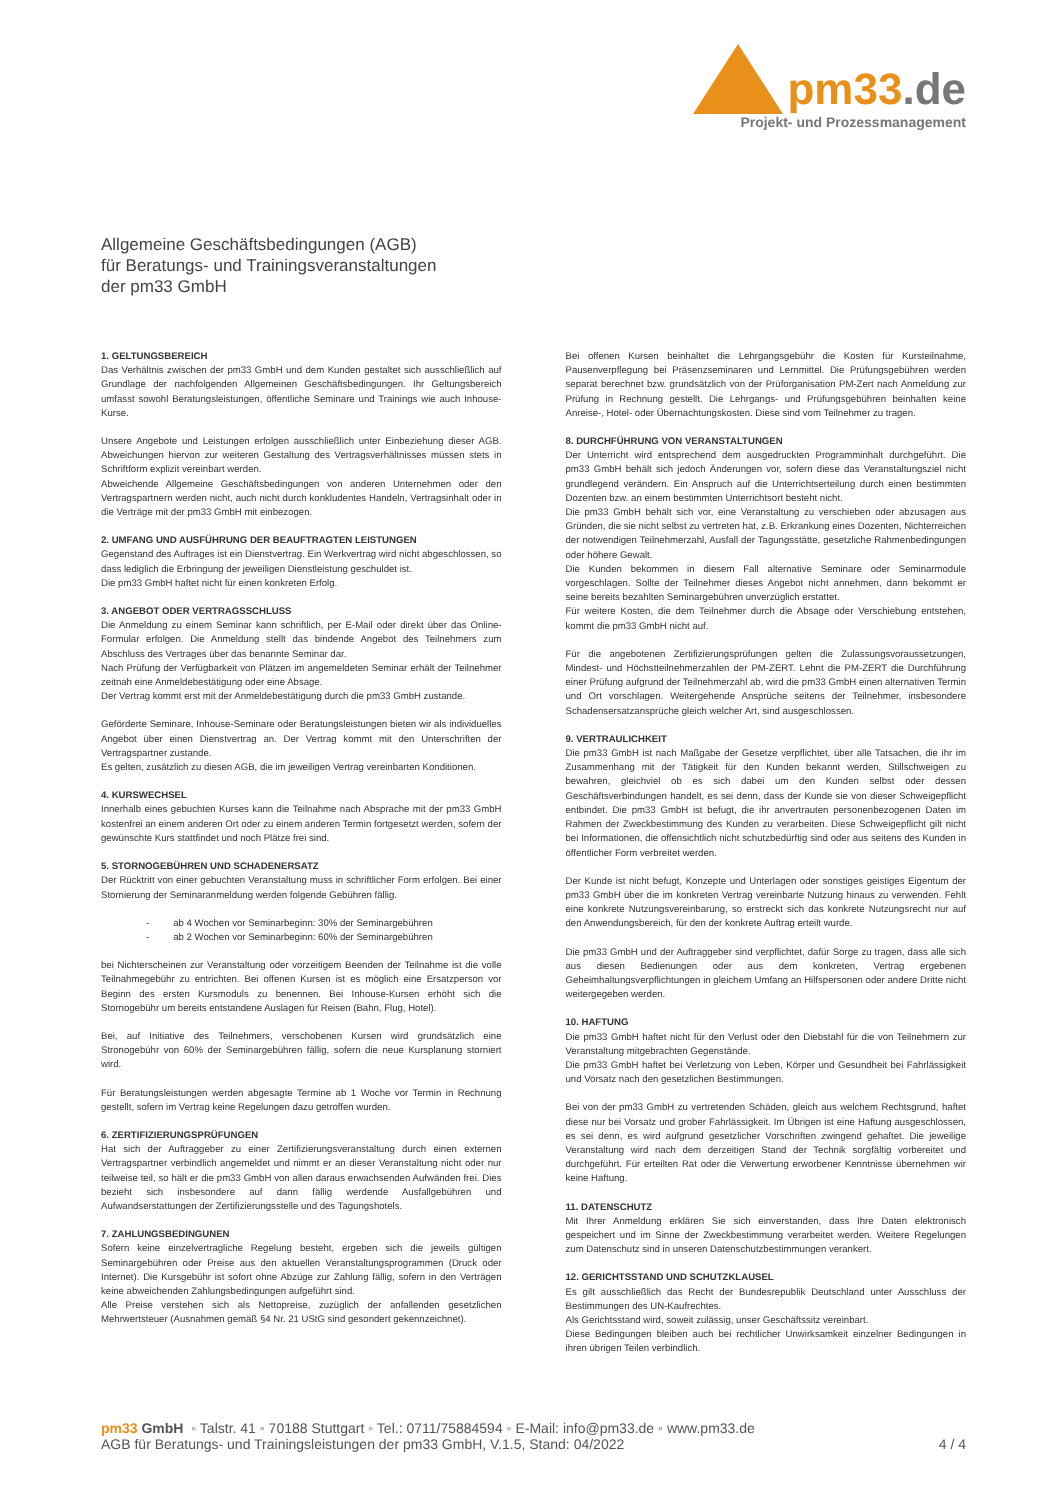pm33.de
Projekt- und Prozessmanagement
Allgemeine Geschäftsbedingungen (AGB)
für Beratungs- und Trainingsveranstaltungen
der pm33 GmbH
1. GELTUNGSBEREICH
Das Verhältnis zwischen der pm33 GmbH und dem Kunden gestaltet sich ausschließlich auf Grundlage der nachfolgenden Allgemeinen Geschäftsbedingungen. Ihr Geltungsbereich umfasst sowohl Beratungsleistungen, öffentliche Seminare und Trainings wie auch Inhouse-Kurse.
Unsere Angebote und Leistungen erfolgen ausschließlich unter Einbeziehung dieser AGB. Abweichungen hiervon zur weiteren Gestaltung des Vertragsverhältnisses müssen stets in Schriftform explizit vereinbart werden.
Abweichende Allgemeine Geschäftsbedingungen von anderen Unternehmen oder den Vertragspartnern werden nicht, auch nicht durch konkludentes Handeln, Vertragsinhalt oder in die Verträge mit der pm33 GmbH mit einbezogen.
2. UMFANG UND AUSFÜHRUNG DER BEAUFTRAGTEN LEISTUNGEN
Gegenstand des Auftrages ist ein Dienstvertrag. Ein Werkvertrag wird nicht abgeschlossen, so dass lediglich die Erbringung der jeweiligen Dienstleistung geschuldet ist.
Die pm33 GmbH haftet nicht für einen konkreten Erfolg.
3. ANGEBOT ODER VERTRAGSSCHLUSS
Die Anmeldung zu einem Seminar kann schriftlich, per E-Mail oder direkt über das Online-Formular erfolgen. Die Anmeldung stellt das bindende Angebot des Teilnehmers zum Abschluss des Vertrages über das benannte Seminar dar.
Nach Prüfung der Verfügbarkeit von Plätzen im angemeldeten Seminar erhält der Teilnehmer zeitnah eine Anmeldebestätigung oder eine Absage.
Der Vertrag kommt erst mit der Anmeldebestätigung durch die pm33 GmbH zustande.
Geförderte Seminare, Inhouse-Seminare oder Beratungsleistungen bieten wir als individuelles Angebot über einen Dienstvertrag an. Der Vertrag kommt mit den Unterschriften der Vertragspartner zustande.
Es gelten, zusätzlich zu diesen AGB, die im jeweiligen Vertrag vereinbarten Konditionen.
4. KURSWECHSEL
Innerhalb eines gebuchten Kurses kann die Teilnahme nach Absprache mit der pm33 GmbH kostenfrei an einem anderen Ort oder zu einem anderen Termin fortgesetzt werden, sofern der gewünschte Kurs stattfindet und noch Plätze frei sind.
5. STORNOGEBÜHREN UND SCHADENERSATZ
Der Rücktritt von einer gebuchten Veranstaltung muss in schriftlicher Form erfolgen. Bei einer Stornierung der Seminaranmeldung werden folgende Gebühren fällig.
- ab 4 Wochen vor Seminarbeginn: 30% der Seminargebühren
- ab 2 Wochen vor Seminarbeginn: 60% der Seminargebühren
bei Nichterscheinen zur Veranstaltung oder vorzeitigem Beenden der Teilnahme ist die volle Teilnahmegebühr zu entrichten. Bei offenen Kursen ist es möglich eine Ersatzperson vor Beginn des ersten Kursmoduls zu benennen. Bei Inhouse-Kursen erhöht sich die Stornogebühr um bereits entstandene Auslagen für Reisen (Bahn, Flug, Hotel).
Bei, auf Initiative des Teilnehmers, verschobenen Kursen wird grundsätzlich eine Stronogebühr von 60% der Seminargebühren fällig, sofern die neue Kursplanung storniert wird.
Für Beratungsleistungen werden abgesagte Termine ab 1 Woche vor Termin in Rechnung gestellt, sofern im Vertrag keine Regelungen dazu getroffen wurden.
6. ZERTIFIZIERUNGSPRÜFUNGEN
Hat sich der Auftraggeber zu einer Zertifizierungsveranstaltung durch einen externen Vertragspartner verbindlich angemeldet und nimmt er an dieser Veranstaltung nicht oder nur teilweise teil, so hält er die pm33 GmbH von allen daraus erwachsenden Aufwänden frei. Dies bezieht sich insbesondere auf dann fällig werdende Ausfallgebühren und Aufwandserstattungen der Zertifizierungsstelle und des Tagungshotels.
7. ZAHLUNGSBEDINGUNEN
Sofern keine einzelvertragliche Regelung besteht, ergeben sich die jeweils gültigen Seminargebühren oder Preise aus den aktuellen Veranstaltungsprogrammen (Druck oder Internet). Die Kursgebühr ist sofort ohne Abzüge zur Zahlung fällig, sofern in den Verträgen keine abweichenden Zahlungsbedingungen aufgeführt sind.
Alle Preise verstehen sich als Nettopreise, zuzüglich der anfallenden gesetzlichen Mehrwertsteuer (Ausnahmen gemäß §4 Nr. 21 UStG sind gesondert gekennzeichnet).
Bei offenen Kursen beinhaltet die Lehrgangsgebühr die Kosten für Kursteilnahme, Pausenverpflegung bei Präsenzseminaren und Lernmittel. Die Prüfungsgebühren werden separat berechnet bzw. grundsätzlich von der Prüforganisation PM-Zert nach Anmeldung zur Prüfung in Rechnung gestellt. Die Lehrgangs- und Prüfungsgebühren beinhalten keine Anreise-, Hotel- oder Übernachtungskosten. Diese sind vom Teilnehmer zu tragen.
8. DURCHFÜHRUNG VON VERANSTALTUNGEN
Der Unterricht wird entsprechend dem ausgedruckten Programminhalt durchgeführt. Die pm33 GmbH behält sich jedoch Änderungen vor, sofern diese das Veranstaltungsziel nicht grundlegend verändern. Ein Anspruch auf die Unterrichtserteilung durch einen bestimmten Dozenten bzw. an einem bestimmten Unterrichtsort besteht nicht.
Die pm33 GmbH behält sich vor, eine Veranstaltung zu verschieben oder abzusagen aus Gründen, die sie nicht selbst zu vertreten hat, z.B. Erkrankung eines Dozenten, Nichterreichen der notwendigen Teilnehmerzahl, Ausfall der Tagungsstätte, gesetzliche Rahmenbedingungen oder höhere Gewalt.
Die Kunden bekommen in diesem Fall alternative Seminare oder Seminarmodule vorgeschlagen. Sollte der Teilnehmer dieses Angebot nicht annehmen, dann bekommt er seine bereits bezahlten Seminargebühren unverzüglich erstattet.
Für weitere Kosten, die dem Teilnehmer durch die Absage oder Verschiebung entstehen, kommt die pm33 GmbH nicht auf.
Für die angebotenen Zertifizierungsprüfungen gelten die Zulassungsvoraussetzungen, Mindest- und Höchstteilnehmerzahlen der PM-ZERT. Lehnt die PM-ZERT die Durchführung einer Prüfung aufgrund der Teilnehmerzahl ab, wird die pm33 GmbH einen alternativen Termin und Ort vorschlagen. Weitergehende Ansprüche seitens der Teilnehmer, insbesondere Schadensersatzansprüche gleich welcher Art, sind ausgeschlossen.
9. VERTRAULICHKEIT
Die pm33 GmbH ist nach Maßgabe der Gesetze verpflichtet, über alle Tatsachen, die ihr im Zusammenhang mit der Tätigkeit für den Kunden bekannt werden, Stillschweigen zu bewahren, gleichviel ob es sich dabei um den Kunden selbst oder dessen Geschäftsverbindungen handelt, es sei denn, dass der Kunde sie von dieser Schweigepflicht entbindet. Die pm33 GmbH ist befugt, die ihr anvertrauten personenbezogenen Daten im Rahmen der Zweckbestimmung des Kunden zu verarbeiten. Diese Schweigepflicht gilt nicht bei Informationen, die offensichtlich nicht schutzbedürftig sind oder aus seitens des Kunden in öffentlicher Form verbreitet werden.
Der Kunde ist nicht befugt, Konzepte und Unterlagen oder sonstiges geistiges Eigentum der pm33 GmbH über die im konkreten Vertrag vereinbarte Nutzung hinaus zu verwenden. Fehlt eine konkrete Nutzungsvereinbarung, so erstreckt sich das konkrete Nutzungsrecht nur auf den Anwendungsbereich, für den der konkrete Auftrag erteilt wurde.
Die pm33 GmbH und der Auftraggeber sind verpflichtet, dafür Sorge zu tragen, dass alle sich aus diesen Bedienungen oder aus dem konkreten, Vertrag ergebenen Geheimhaltungsverpflichtungen in gleichem Umfang an Hilfspersonen oder andere Dritte nicht weitergegeben werden.
10. HAFTUNG
Die pm33 GmbH haftet nicht für den Verlust oder den Diebstahl für die von Teilnehmern zur Veranstaltung mitgebrachten Gegenstände.
Die pm33 GmbH haftet bei Verletzung von Leben, Körper und Gesundheit bei Fahrlässigkeit und Vorsatz nach den gesetzlichen Bestimmungen.
Bei von der pm33 GmbH zu vertretenden Schäden, gleich aus welchem Rechtsgrund, haftet diese nur bei Vorsatz und grober Fahrlässigkeit. Im Übrigen ist eine Haftung ausgeschlossen, es sei denn, es wird aufgrund gesetzlicher Vorschriften zwingend gehaftet. Die jeweilige Veranstaltung wird nach dem derzeitigen Stand der Technik sorgfältig vorbereitet und durchgeführt. Für erteilten Rat oder die Verwertung erworbener Kenntnisse übernehmen wir keine Haftung.
11. DATENSCHUTZ
Mit Ihrer Anmeldung erklären Sie sich einverstanden, dass Ihre Daten elektronisch gespeichert und im Sinne der Zweckbestimmung verarbeitet werden. Weitere Regelungen zum Datenschutz sind in unseren Datenschutzbestimmungen verankert.
12. GERICHTSSTAND UND SCHUTZKLAUSEL
Es gilt ausschließlich das Recht der Bundesrepublik Deutschland unter Ausschluss der Bestimmungen des UN-Kaufrechtes.
Als Gerichtsstand wird, soweit zulässig, unser Geschäftssitz vereinbart.
Diese Bedingungen bleiben auch bei rechtlicher Unwirksamkeit einzelner Bedingungen in ihren übrigen Teilen verbindlich.
pm33 GmbH ◦ Talstr. 41 ◦ 70188 Stuttgart ◦ Tel.: 0711/75884594 ◦ E-Mail: info@pm33.de ◦ www.pm33.de
AGB für Beratungs- und Trainingsleistungen der pm33 GmbH, V.1.5, Stand: 04/2022 4 / 4